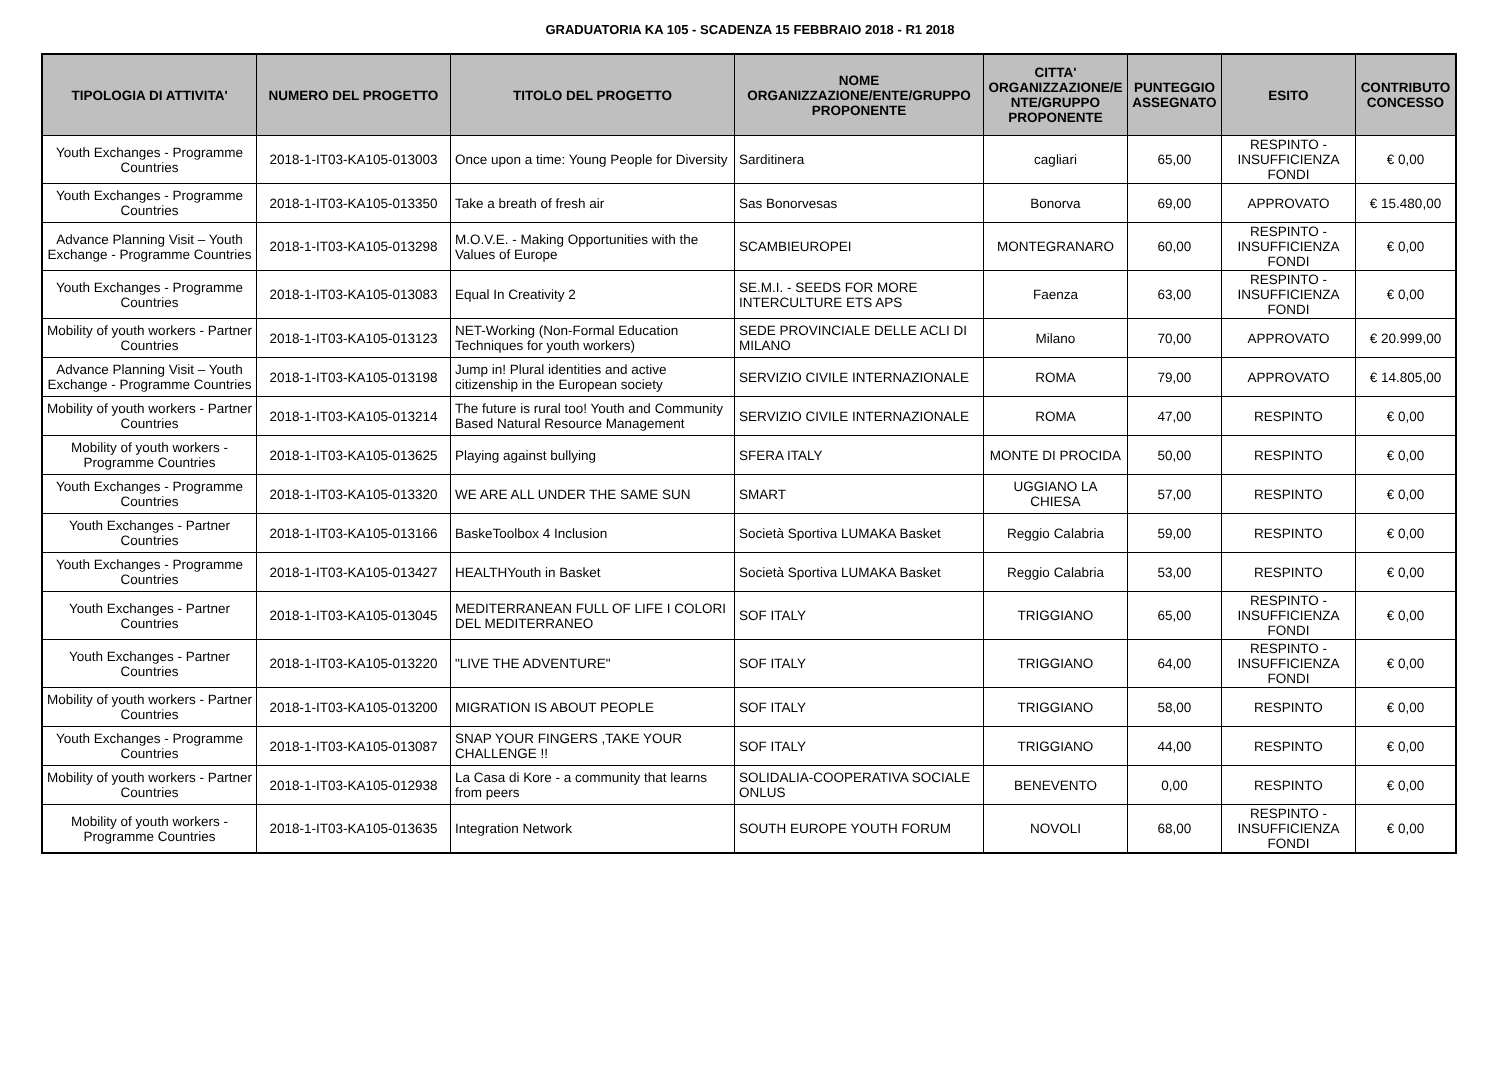GRADUATORIA KA 105 - SCADENZA 15 FEBBRAIO 2018 - R1 2018
| TIPOLOGIA DI ATTIVITA' | NUMERO DEL PROGETTO | TITOLO DEL PROGETTO | NOME ORGANIZZAZIONE/ENTE/GRUPPO PROPONENTE | CITTA' ORGANIZZAZIONE/E NTE/GRUPPO PROPONENTE | PUNTEGGIO ASSEGNATO | ESITO | CONTRIBUTO CONCESSO |
| --- | --- | --- | --- | --- | --- | --- | --- |
| Youth Exchanges - Programme Countries | 2018-1-IT03-KA105-013003 | Once upon a time: Young People for Diversity | Sarditinera | cagliari | 65,00 | RESPINTO - INSUFFICIENZA FONDI | € 0,00 |
| Youth Exchanges - Programme Countries | 2018-1-IT03-KA105-013350 | Take a breath of fresh air | Sas Bonorvesas | Bonorva | 69,00 | APPROVATO | € 15.480,00 |
| Advance Planning Visit – Youth Exchange - Programme Countries | 2018-1-IT03-KA105-013298 | M.O.V.E. - Making Opportunities with the Values of Europe | SCAMBIEUROPEI | MONTEGRANARO | 60,00 | RESPINTO - INSUFFICIENZA FONDI | € 0,00 |
| Youth Exchanges - Programme Countries | 2018-1-IT03-KA105-013083 | Equal In Creativity 2 | SE.M.I. - SEEDS FOR MORE INTERCULTURE ETS APS | Faenza | 63,00 | RESPINTO - INSUFFICIENZA FONDI | € 0,00 |
| Mobility of youth workers - Partner Countries | 2018-1-IT03-KA105-013123 | NET-Working (Non-Formal Education Techniques for youth workers) | SEDE PROVINCIALE DELLE ACLI DI MILANO | Milano | 70,00 | APPROVATO | € 20.999,00 |
| Advance Planning Visit – Youth Exchange - Programme Countries | 2018-1-IT03-KA105-013198 | Jump in! Plural identities and active citizenship in the European society | SERVIZIO CIVILE INTERNAZIONALE | ROMA | 79,00 | APPROVATO | € 14.805,00 |
| Mobility of youth workers - Partner Countries | 2018-1-IT03-KA105-013214 | The future is rural too! Youth and Community Based Natural Resource Management | SERVIZIO CIVILE INTERNAZIONALE | ROMA | 47,00 | RESPINTO | € 0,00 |
| Mobility of youth workers - Programme Countries | 2018-1-IT03-KA105-013625 | Playing against bullying | SFERA ITALY | MONTE DI PROCIDA | 50,00 | RESPINTO | € 0,00 |
| Youth Exchanges - Programme Countries | 2018-1-IT03-KA105-013320 | WE ARE ALL UNDER THE SAME SUN | SMART | UGGIANO LA CHIESA | 57,00 | RESPINTO | € 0,00 |
| Youth Exchanges - Partner Countries | 2018-1-IT03-KA105-013166 | BaskeToolbox 4 Inclusion | Società Sportiva LUMAKA Basket | Reggio Calabria | 59,00 | RESPINTO | € 0,00 |
| Youth Exchanges - Programme Countries | 2018-1-IT03-KA105-013427 | HEALTHYouth in Basket | Società Sportiva LUMAKA Basket | Reggio Calabria | 53,00 | RESPINTO | € 0,00 |
| Youth Exchanges - Partner Countries | 2018-1-IT03-KA105-013045 | MEDITERRANEAN FULL OF LIFE I COLORI DEL MEDITERRANEO | SOF ITALY | TRIGGIANO | 65,00 | RESPINTO - INSUFFICIENZA FONDI | € 0,00 |
| Youth Exchanges - Partner Countries | 2018-1-IT03-KA105-013220 | "LIVE THE ADVENTURE" | SOF ITALY | TRIGGIANO | 64,00 | RESPINTO - INSUFFICIENZA FONDI | € 0,00 |
| Mobility of youth workers - Partner Countries | 2018-1-IT03-KA105-013200 | MIGRATION IS ABOUT PEOPLE | SOF ITALY | TRIGGIANO | 58,00 | RESPINTO | € 0,00 |
| Youth Exchanges - Programme Countries | 2018-1-IT03-KA105-013087 | SNAP YOUR FINGERS ,TAKE YOUR CHALLENGE !! | SOF ITALY | TRIGGIANO | 44,00 | RESPINTO | € 0,00 |
| Mobility of youth workers - Partner Countries | 2018-1-IT03-KA105-012938 | La Casa di Kore - a community that learns from peers | SOLIDALIA-COOPERATIVA SOCIALE ONLUS | BENEVENTO | 0,00 | RESPINTO | € 0,00 |
| Mobility of youth workers - Programme Countries | 2018-1-IT03-KA105-013635 | Integration Network | SOUTH EUROPE YOUTH FORUM | NOVOLI | 68,00 | RESPINTO - INSUFFICIENZA FONDI | € 0,00 |